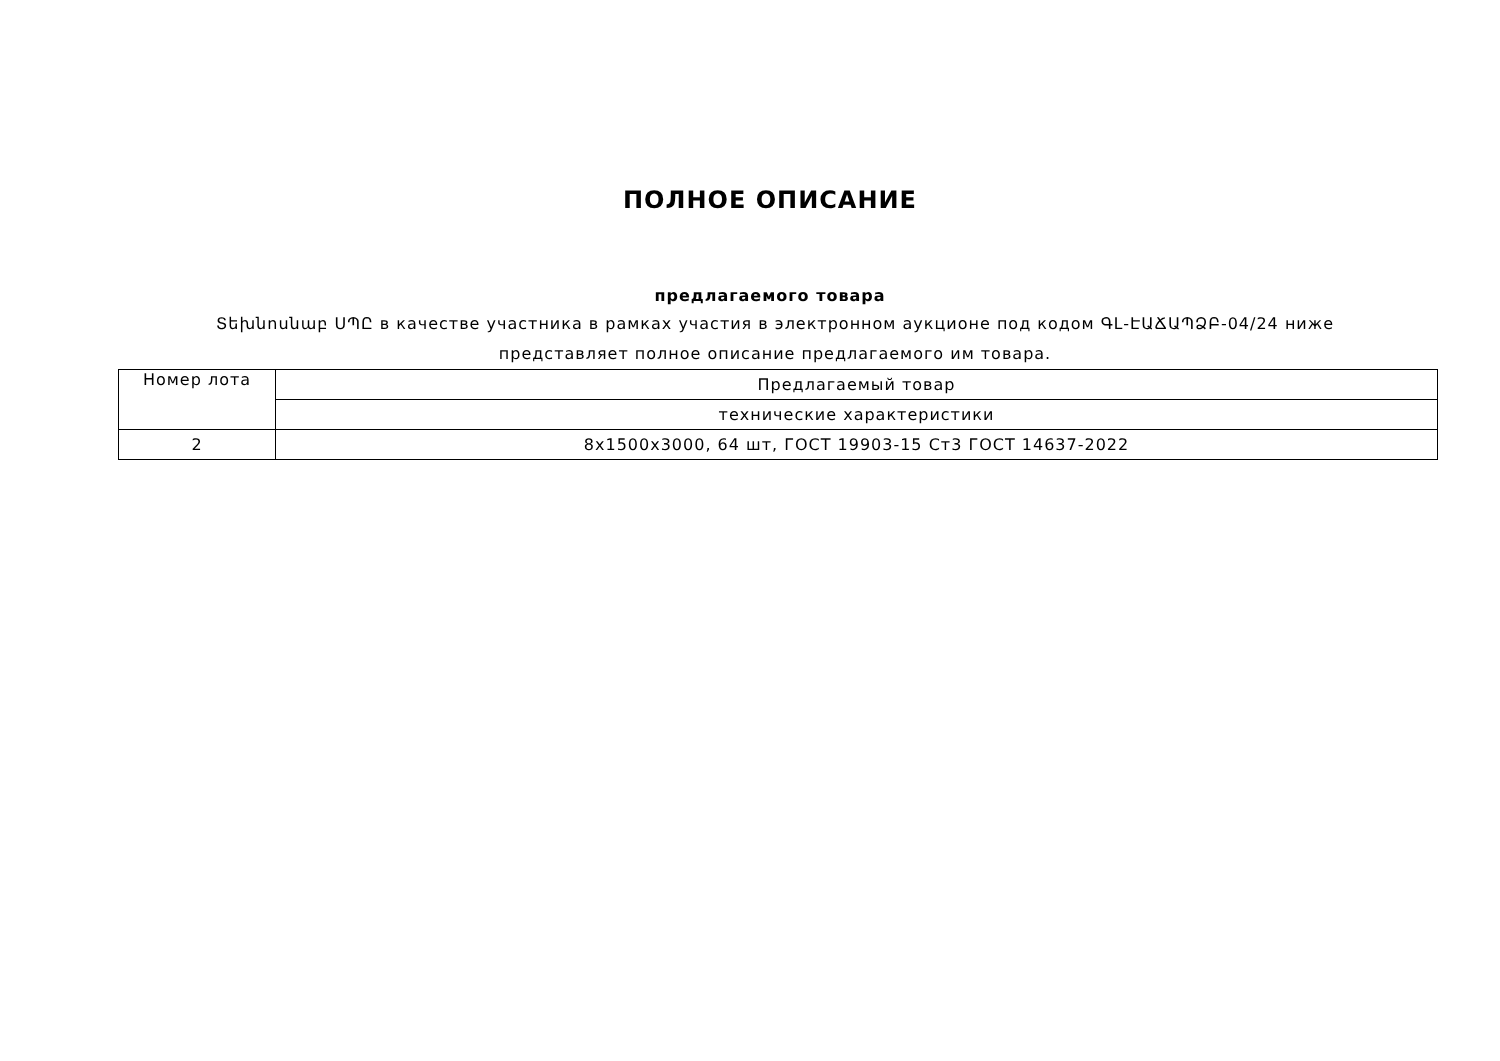ПОЛНОЕ ОПИСАНИЕ
предлагаемого товара
Տեխնոսնաբ ՍՊԸ в качестве участника в рамках участия в электронном аукционе под кодом ԳԼ-ԷԱՃԱՊՁԲ-04/24 ниже представляет полное описание предлагаемого им товара.
| Номер лота | Предлагаемый товар |
| | технические характеристики |
| 2 | 8x1500x3000, 64 шт, ГОСТ 19903-15 Ст3 ГОСТ 14637-2022 |